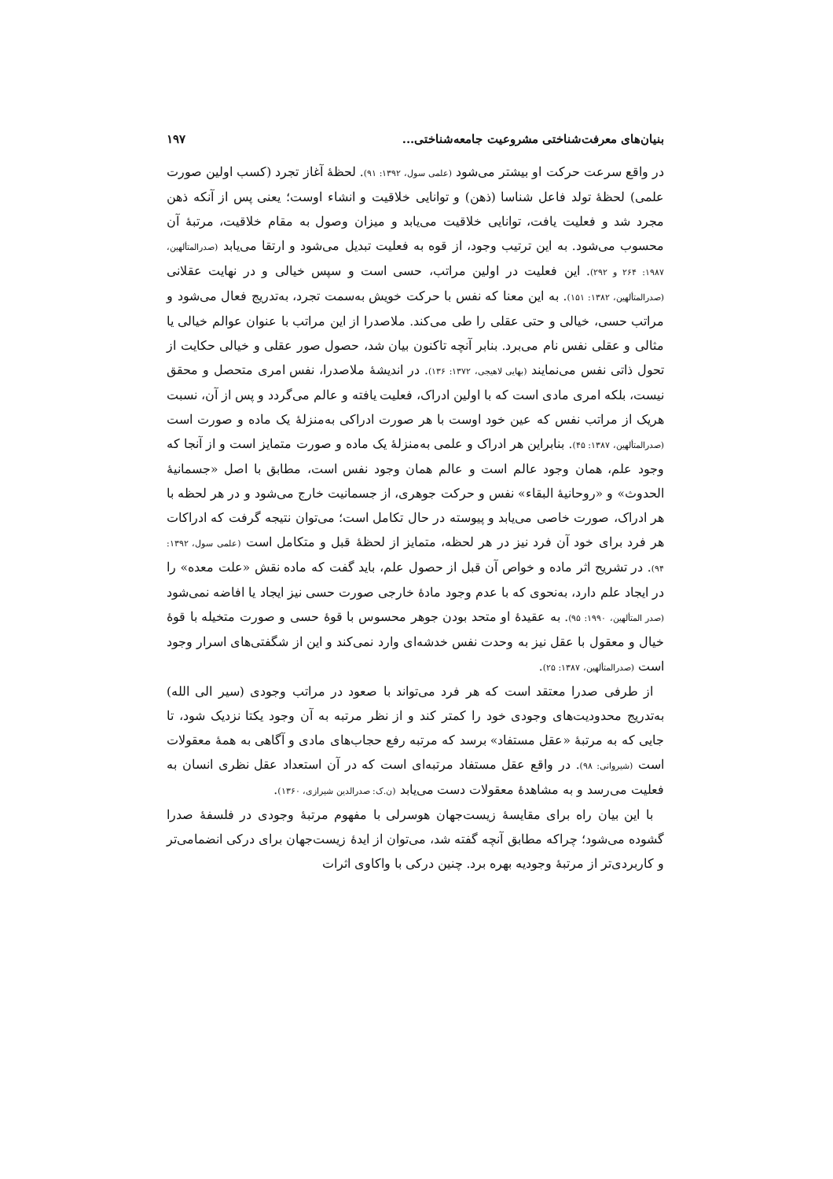بنیان‌های معرفت‌شناختی مشروعیت جامعه‌شناختی... ۱۹۷
در واقع سرعت حرکت او بیشتر می‌شود (علمی سول، ۱۳۹۲: ۹۱). لحظهٔ آغاز تجرد (کسب اولین صورت علمی) لحظهٔ تولد فاعل شناسا (ذهن) و توانایی خلاقیت و انشاء اوست؛ یعنی پس از آنکه ذهن مجرد شد و فعلیت یافت، توانایی خلاقیت می‌یابد و میزان وصول به مقام خلاقیت، مرتبهٔ آن محسوب می‌شود. به این ترتیب وجود، از قوه به فعلیت تبدیل می‌شود و ارتقا می‌یابد (صدرالمتألهین، ۱۹۸۷: ۲۶۴ و ۲۹۲). این فعلیت در اولین مراتب، حسی است و سپس خیالی و در نهایت عقلانی (صدرالمتألهین، ۱۳۸۲: ۱۵۱). به این معنا که نفس با حرکت خویش به‌سمت تجرد، به‌تدریج فعال می‌شود و مراتب حسی، خیالی و حتی عقلی را طی می‌کند. ملاصدرا از این مراتب با عنوان عوالم خیالی یا مثالی و عقلی نفس نام می‌برد. بنابر آنچه تاکنون بیان شد، حصول صور عقلی و خیالی حکایت از تحول ذاتی نفس می‌نمایند (بهایی لاهیجی، ۱۳۷۲: ۱۳۶). در اندیشهٔ ملاصدرا، نفس امری متحصل و محقق نیست، بلکه امری مادی است که با اولین ادراک، فعلیت یافته و عالم می‌گردد و پس از آن، نسبت هریک از مراتب نفس که عین خود اوست با هر صورت ادراکی به‌منزلهٔ یک ماده و صورت است (صدرالمتألهین، ۱۳۸۷: ۴۵). بنابراین هر ادراک و علمی به‌منزلهٔ یک ماده و صورت متمایز است و از آنجا که وجود علم، همان وجود عالم است و عالم همان وجود نفس است، مطابق با اصل «جسمانیهٔ الحدوث» و «روحانیهٔ البقاء» نفس و حرکت جوهری، از جسمانیت خارج می‌شود و در هر لحظه با هر ادراک، صورت خاصی می‌یابد و پیوسته در حال تکامل است؛ می‌توان نتیجه گرفت که ادراکات هر فرد برای خود آن فرد نیز در هر لحظه، متمایز از لحظهٔ قبل و متکامل است (علمی سول، ۱۳۹۲: ۹۴). در تشریح اثر ماده و خواص آن قبل از حصول علم، باید گفت که ماده نقش «علت معده» را در ایجاد علم دارد، به‌نحوی که با عدم وجود مادهٔ خارجی صورت حسی نیز ایجاد یا افاضه نمی‌شود (صدر المتألهین، ۱۹۹۰: ۹۵). به عقیدهٔ او متحد بودن جوهر محسوس با قوهٔ حسی و صورت متخیله با قوهٔ خیال و معقول با عقل نیز به وحدت نفس خدشه‌ای وارد نمی‌کند و این از شگفتی‌های اسرار وجود است (صدرالمتألهین، ۱۳۸۷: ۲۵).
از طرفی صدرا معتقد است که هر فرد می‌تواند با صعود در مراتب وجودی (سیر الی الله) به‌تدریج محدودیت‌های وجودی خود را کمتر کند و از نظر مرتبه به آن وجود یکتا نزدیک شود، تا جایی که به مرتبهٔ «عقل مستفاد» برسد که مرتبه رفع حجاب‌های مادی و آگاهی به همهٔ معقولات است (شیروانی: ۹۸). در واقع عقل مستفاد مرتبه‌ای است که در آن استعداد عقل نظری انسان به فعلیت می‌رسد و به مشاهدهٔ معقولات دست می‌یابد (ن.ک: صدرالدین شیرازی، ۱۳۶۰).
با این بیان راه برای مقایسهٔ زیست‌جهان هوسرلی با مفهوم مرتبهٔ وجودی در فلسفهٔ صدرا گشوده می‌شود؛ چراکه مطابق آنچه گفته شد، می‌توان از ایدهٔ زیست‌جهان برای درکی انضمامی‌تر و کاربردی‌تر از مرتبهٔ وجودیه بهره برد. چنین درکی با واکاوی اثرات